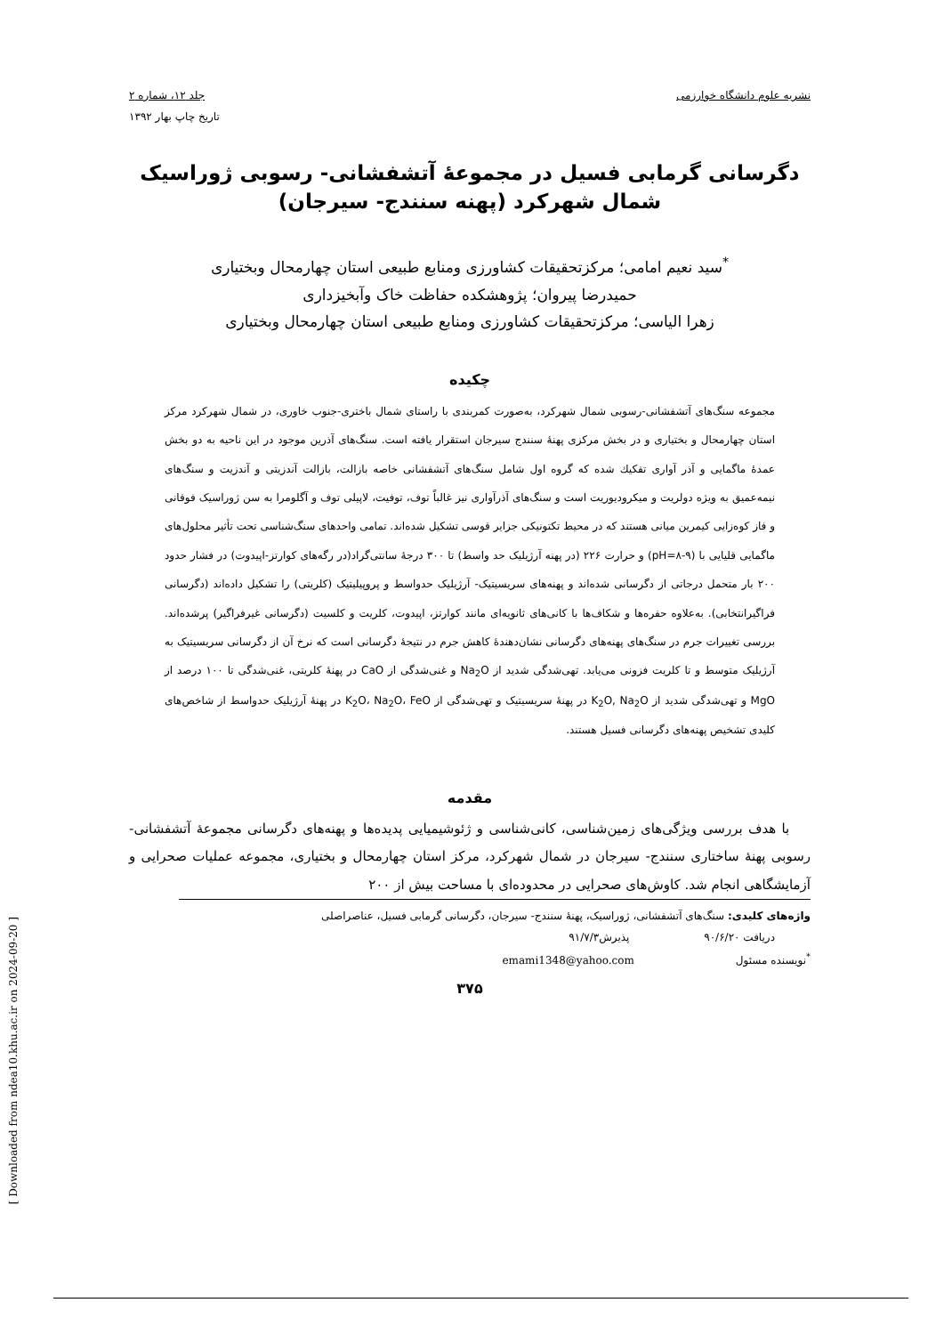[ Downloaded from ndea10.khu.ac.ir on 2024-09-20 ]
نشریه علوم دانشگاه خوارزمی جلد ۱۲، شماره ۲
تاریخ چاپ بهار ۱۳۹۲
دگرسانی گرمابی فسیل در مجموعۀ آتشفشانی- رسوبی ژوراسیک شمال شهرکرد (پهنه سنندج- سیرجان)
<sup>*</sup> سید نعیم امامی؛ مرکزتحقیقات کشاورزی ومنابع طبیعی استان چهارمحال وبختیاری
حمیدرضا پیروان؛ پژوهشکده حفاظت خاک وآبخیزداری
زهرا الیاسی؛ مرکزتحقیقات کشاورزی ومنابع طبیعی استان چهارمحال وبختیاری
چکیده
مجموعه سنگ‌های آتشفشانی-رسوبی شمال شهرکرد، به‌صورت کمربندی با راستای شمال باختری-جنوب خاوری، در شمال شهرکرد مرکز استان چهارمحال و بختیاری و در بخش مرکزی پهنۀ سنندج سیرجان استقرار یافته است. سنگ‌های آذرین موجود در این ناحیه به دو بخش عمدۀ ماگمایی و آذر آواری تفکیك شده که گروه اول شامل سنگ‌های آتشفشانی خاصه بازالت، بازالت آندزیتی و آندزیت و سنگ‌های نیمه‌عمیق به ویژه دولریت و میکرودیوریت است و سنگ‌های آذرآواری نیز غالباً توف، توفیت، لاپیلی توف و آگلومرا به سن ژوراسیک فوقانی و فاز کوه‌زایی کیمرین میانی هستند که در محیط تکتونیکی جزایر قوسی تشکیل شده‌اند. تمامی واحدهای سنگ‌شناسی تحت تأثیر محلول‌های ماگمایی قلیایی با (pH=۸-۹) و حرارت ۲۲۶ (در پهنه آرژیلیک حد واسط) تا ۳۰۰ درجۀ سانتی‌گراد(در رگه‌های کوارتز-اپیدوت) در فشار حدود ۲۰۰ بار متحمل درجاتی از دگرسانی شده‌اند و پهنه‌های سریسیتیک- آرژیلیک حدواسط و پروپیلیتیک (کلریتی) را تشکیل داده‌اند (دگرسانی فراگیرانتخابی). به‌علاوه حفره‌ها و شکاف‌ها با کانی‌های ثانویه‌ای مانند کوارتز، اپیدوت، کلریت و کلسیت (دگرسانی غیرفراگیر) پرشده‌اند. بررسی تغییرات جرم در سنگ‌های پهنه‌های دگرسانی نشان‌دهندۀ کاهش جرم در نتیجۀ دگرسانی است که نرخ آن از دگرسانی سریسیتیک به آرژیلیک متوسط و تا کلریت فزونی می‌یابد. تهی‌شدگی شدید از Na<sub>2</sub>O و غنی‌شدگی از CaO در پهنۀ کلریتی، غنی‌شدگی تا ۱۰۰ درصد از MgO و تهی‌شدگی شدید از K<sub>2</sub>O, Na<sub>2</sub>O در پهنۀ سریسیتیک و تهی‌شدگی از K<sub>2</sub>O، Na<sub>2</sub>O، FeO در پهنۀ آرژیلیک حدواسط از شاخص‌های کلیدی تشخیص پهنه‌های دگرسانی فسیل هستند.
مقدمه
با هدف بررسی ویژگی‌های زمین‌شناسی، کانی‌شناسی و ژئوشیمیایی پدیده‌ها و پهنه‌های دگرسانی مجموعۀ آتشفشانی-رسوبی پهنۀ ساختاری سنندج- سیرجان در شمال شهرکرد، مرکز استان چهارمحال و بختیاری، مجموعه عملیات صحرایی و آزمایشگاهی انجام شد. کاوش‌های صحرایی در محدوده‌ای با مساحت بیش از ۲۰۰
واژه‌های کلیدی: سنگ‌های آتشفشانی، ژوراسیک، پهنۀ سنندج- سیرجان، دگرسانی گرمابی فسیل، عناصراصلی
دریافت ۹۰/۶/۲۰ پذیرش۹۱/۷/۳
<sup>*</sup> نویسنده مسئول emami1348@yahoo.com
۳۷۵